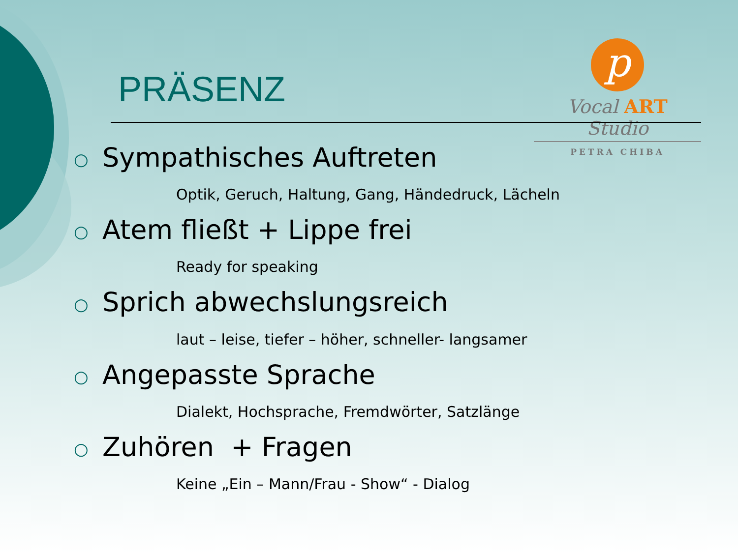PRÄSENZ
p
Vocal ART Studio
PETRA CHIBA
○ Sympathisches Auftreten
Optik, Geruch, Haltung, Gang, Händedruck, Lächeln
○ Atem fließt + Lippe frei
Ready for speaking
○ Sprich abwechslungsreich
laut – leise, tiefer – höher, schneller- langsamer
○ Angepasste Sprache
Dialekt, Hochsprache, Fremdwörter, Satzlänge
○ Zuhören + Fragen
Keine „Ein – Mann/Frau - Show“ - Dialog